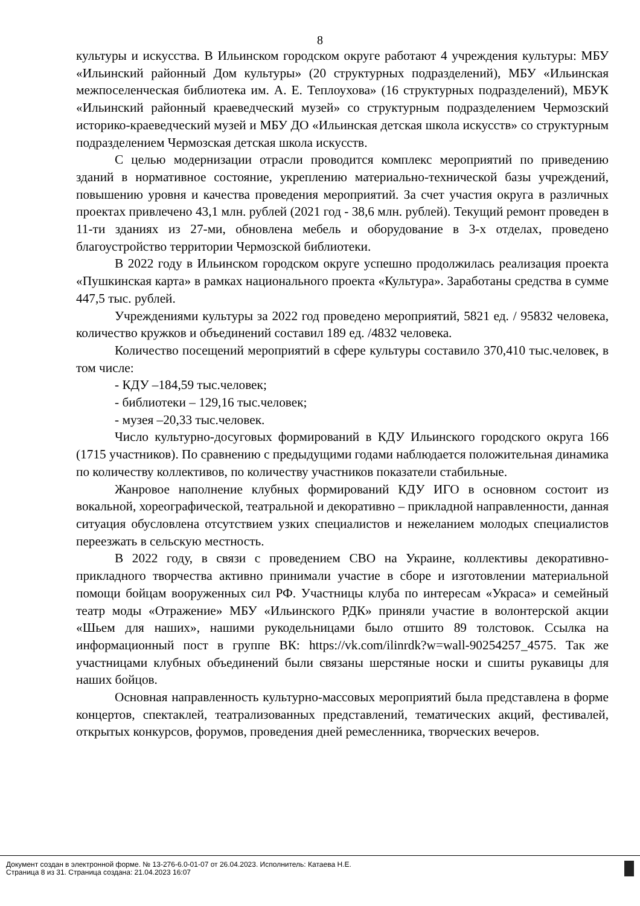8
культуры и искусства. В Ильинском городском округе работают 4 учреждения культуры: МБУ «Ильинский районный Дом культуры» (20 структурных подразделений), МБУ «Ильинская межпоселенческая библиотека им. А. Е. Теплоухова» (16 структурных подразделений), МБУК «Ильинский районный краеведческий музей» со структурным подразделением Чермозский историко-краеведческий музей и МБУ ДО «Ильинская детская школа искусств» со структурным подразделением Чермозская детская школа искусств.
С целью модернизации отрасли проводится комплекс мероприятий по приведению зданий в нормативное состояние, укреплению материально-технической базы учреждений, повышению уровня и качества проведения мероприятий. За счет участия округа в различных проектах привлечено 43,1 млн. рублей (2021 год - 38,6 млн. рублей). Текущий ремонт проведен в 11-ти зданиях из 27-ми, обновлена мебель и оборудование в 3-х отделах, проведено благоустройство территории Чермозской библиотеки.
В 2022 году в Ильинском городском округе успешно продолжилась реализация проекта «Пушкинская карта» в рамках национального проекта «Культура». Заработаны средства в сумме 447,5 тыс. рублей.
Учреждениями культуры за 2022 год проведено мероприятий, 5821 ед. / 95832 человека, количество кружков и объединений составил 189 ед. /4832 человека.
Количество посещений мероприятий в сфере культуры составило 370,410 тыс.человек, в том числе:
- КДУ –184,59 тыс.человек;
- библиотеки – 129,16 тыс.человек;
- музея –20,33 тыс.человек.
Число культурно-досуговых формирований в КДУ Ильинского городского округа 166 (1715 участников). По сравнению с предыдущими годами наблюдается положительная динамика по количеству коллективов, по количеству участников показатели стабильные.
Жанровое наполнение клубных формирований КДУ ИГО в основном состоит из вокальной, хореографической, театральной и декоративно – прикладной направленности, данная ситуация обусловлена отсутствием узких специалистов и нежеланием молодых специалистов переезжать в сельскую местность.
В 2022 году, в связи с проведением СВО на Украине, коллективы декоративно-прикладного творчества активно принимали участие в сборе и изготовлении материальной помощи бойцам вооруженных сил РФ. Участницы клуба по интересам «Украса» и семейный театр моды «Отражение» МБУ «Ильинского РДК» приняли участие в волонтерской акции «Шьем для наших», нашими рукодельницами было отшито 89 толстовок. Ссылка на информационный пост в группе ВК: https://vk.com/ilinrdk?w=wall-90254257_4575. Так же участницами клубных объединений были связаны шерстяные носки и сшиты рукавицы для наших бойцов.
Основная направленность культурно-массовых мероприятий была представлена в форме концертов, спектаклей, театрализованных представлений, тематических акций, фестивалей, открытых конкурсов, форумов, проведения дней ремесленника, творческих вечеров.
Документ создан в электронной форме. № 13-276-6.0-01-07 от 26.04.2023. Исполнитель: Катаева Н.Е.
Страница 8 из 31. Страница создана: 21.04.2023 16:07